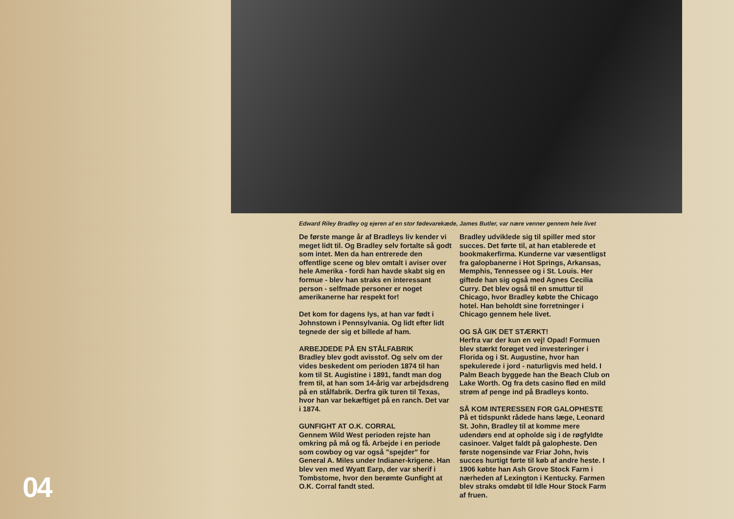Edward Riley Bradley og ejeren af en stor fødevarekæde, James Butler, var nære venner gennem hele livet
De første mange år af Bradleys liv kender vi meget lidt til. Og Bradley selv fortalte så godt som intet. Men da han entrerede den offentlige scene og blev omtalt i aviser over hele Amerika - fordi han havde skabt sig en formue - blev han straks en interessant person - selfmade personer er noget amerikanerne har respekt for!
Det kom for dagens lys, at han var født i Johnstown i Pennsylvania. Og lidt efter lidt tegnede der sig et billede af ham.
ARBEJDEDE PÅ EN STÅLFABRIK
Bradley blev godt avisstof. Og selv om der vides beskedent om perioden 1874 til han kom til St. Augistine i 1891, fandt man dog frem til, at han som 14-årig var arbejdsdreng på en stålfabrik. Derfra gik turen til Texas, hvor han var bekæftiget på en ranch. Det var i 1874.
GUNFIGHT AT O.K. CORRAL
Gennem Wild West perioden rejste han omkring på må og få. Arbejde i en periode som cowboy og var også ”spejder” for General A. Miles under Indianer-krigene. Han blev ven med Wyatt Earp, der var sherif i Tombstome, hvor den berømte Gunfight at O.K. Corral fandt sted.
Bradley udviklede sig til spiller med stor succes. Det førte til, at han etablerede et bookmakerfirma. Kunderne var væsentligst fra galopbanerne i Hot Springs, Arkansas, Memphis, Tennessee og i St. Louis. Her giftede han sig også med Agnes Cecilia Curry. Det blev også til en smuttur til Chicago, hvor Bradley købte the Chicago hotel. Han beholdt sine forretninger i Chicago gennem hele livet.
OG SÅ GIK DET STÆRKT!
Herfra var der kun en vej! Opad! Formuen blev stærkt forøget ved investeringer i Florida og i St. Augustine, hvor han spekulerede i jord - naturligvis med held. I Palm Beach byggede han the Beach Club on Lake Worth. Og fra dets casino flød en mild strøm af penge ind på Bradleys konto.
SÅ KOM INTERESSEN FOR GALOPHESTE
På et tidspunkt rådede hans læge, Leonard St. John, Bradley til at komme mere udendørs end at opholde sig i de røgfyldte casinoer. Valget faldt på galopheste. Den første nogensinde var Friar John, hvis succes hurtigt førte til køb af andre heste. I 1906 købte han Ash Grove Stock Farm i nærheden af Lexington i Kentucky. Farmen blev straks omdøbt til Idle Hour Stock Farm af fruen.
04